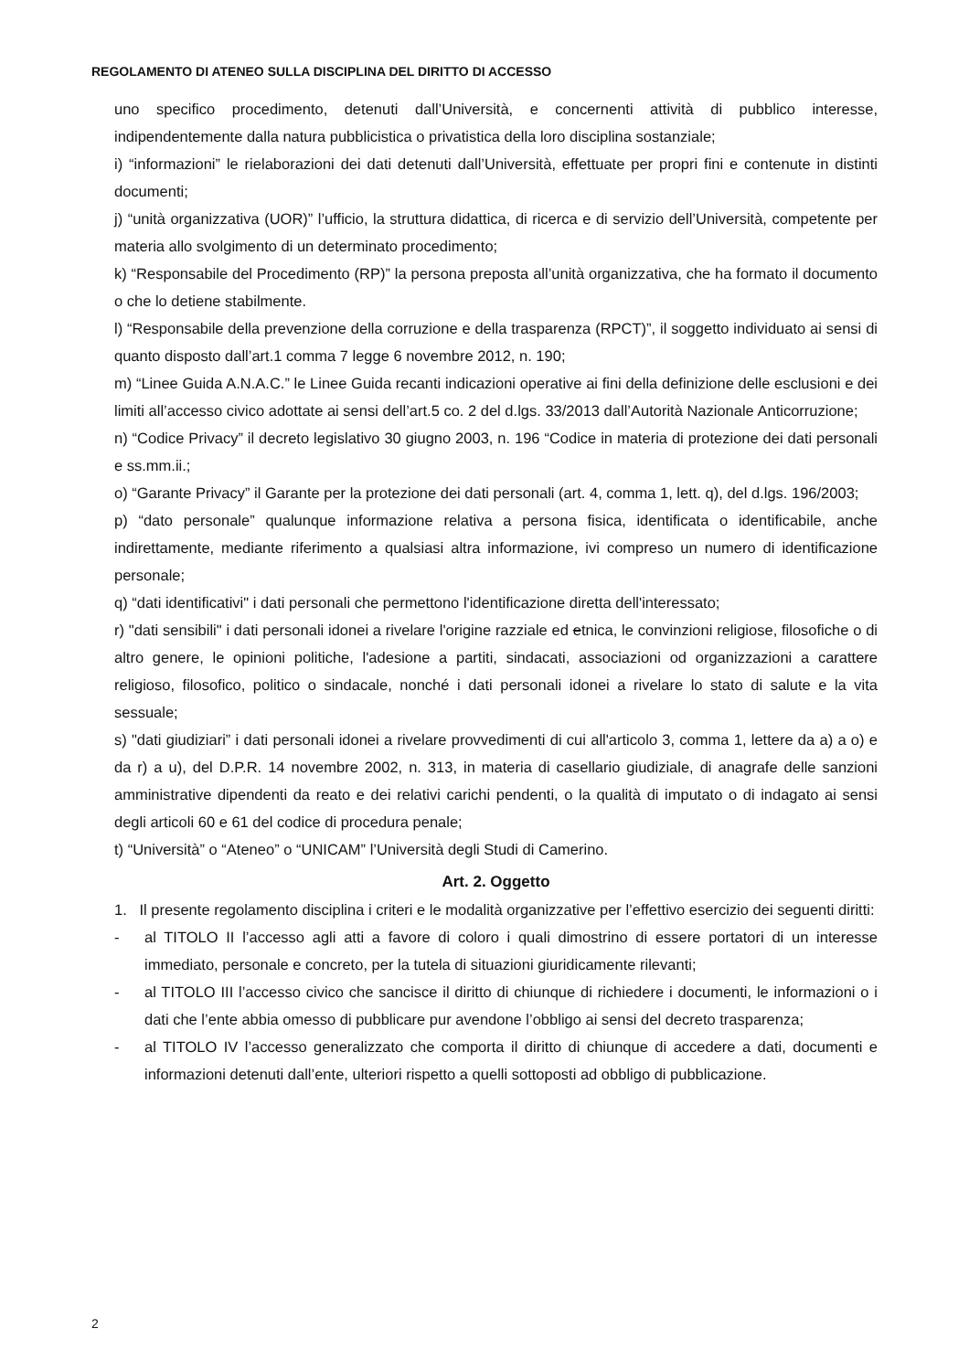REGOLAMENTO DI ATENEO SULLA DISCIPLINA DEL DIRITTO DI ACCESSO
uno specifico procedimento, detenuti dall’Università, e concernenti attività di pubblico interesse, indipendentemente dalla natura pubblicistica o privatistica della loro disciplina sostanziale;
i) “informazioni” le rielaborazioni dei dati detenuti dall’Università, effettuate per propri fini e contenute in distinti documenti;
j) “unità organizzativa (UOR)” l’ufficio, la struttura didattica, di ricerca e di servizio dell’Università, competente per materia allo svolgimento di un determinato procedimento;
k) “Responsabile del Procedimento (RP)” la persona preposta all’unità organizzativa, che ha formato il documento o che lo detiene stabilmente.
l) “Responsabile della prevenzione della corruzione e della trasparenza (RPCT)”, il soggetto individuato ai sensi di quanto disposto dall’art.1 comma 7 legge 6 novembre 2012, n. 190;
m) “Linee Guida A.N.A.C.” le Linee Guida recanti indicazioni operative ai fini della definizione delle esclusioni e dei limiti all’accesso civico adottate ai sensi dell’art.5 co. 2 del d.lgs. 33/2013 dall’Autorità Nazionale Anticorruzione;
n) “Codice Privacy” il decreto legislativo 30 giugno 2003, n. 196 “Codice in materia di protezione dei dati personali e ss.mm.ii.;
o) “Garante Privacy” il Garante per la protezione dei dati personali (art. 4, comma 1, lett. q), del d.lgs. 196/2003;
p) “dato personale” qualunque informazione relativa a persona fisica, identificata o identificabile, anche indirettamente, mediante riferimento a qualsiasi altra informazione, ivi compreso un numero di identificazione personale;
q) “dati identificativi" i dati personali che permettono l'identificazione diretta dell'interessato;
r) "dati sensibili" i dati personali idonei a rivelare l'origine razziale ed etnica, le convinzioni religiose, filosofiche o di altro genere, le opinioni politiche, l'adesione a partiti, sindacati, associazioni od organizzazioni a carattere religioso, filosofico, politico o sindacale, nonché i dati personali idonei a rivelare lo stato di salute e la vita sessuale;
s) "dati giudiziari” i dati personali idonei a rivelare provvedimenti di cui all'articolo 3, comma 1, lettere da a) a o) e da r) a u), del D.P.R. 14 novembre 2002, n. 313, in materia di casellario giudiziale, di anagrafe delle sanzioni amministrative dipendenti da reato e dei relativi carichi pendenti, o la qualità di imputato o di indagato ai sensi degli articoli 60 e 61 del codice di procedura penale;
t) “Università” o “Ateneo” o “UNICAM” l’Università degli Studi di Camerino.
Art. 2. Oggetto
1. Il presente regolamento disciplina i criteri e le modalità organizzative per l’effettivo esercizio dei seguenti diritti:
- al TITOLO II l’accesso agli atti a favore di coloro i quali dimostrino di essere portatori di un interesse immediato, personale e concreto, per la tutela di situazioni giuridicamente rilevanti;
- al TITOLO III l’accesso civico che sancisce il diritto di chiunque di richiedere i documenti, le informazioni o i dati che l’ente abbia omesso di pubblicare pur avendone l’obbligo ai sensi del decreto trasparenza;
- al TITOLO IV l’accesso generalizzato che comporta il diritto di chiunque di accedere a dati, documenti e informazioni detenuti dall’ente, ulteriori rispetto a quelli sottoposti ad obbligo di pubblicazione.
2